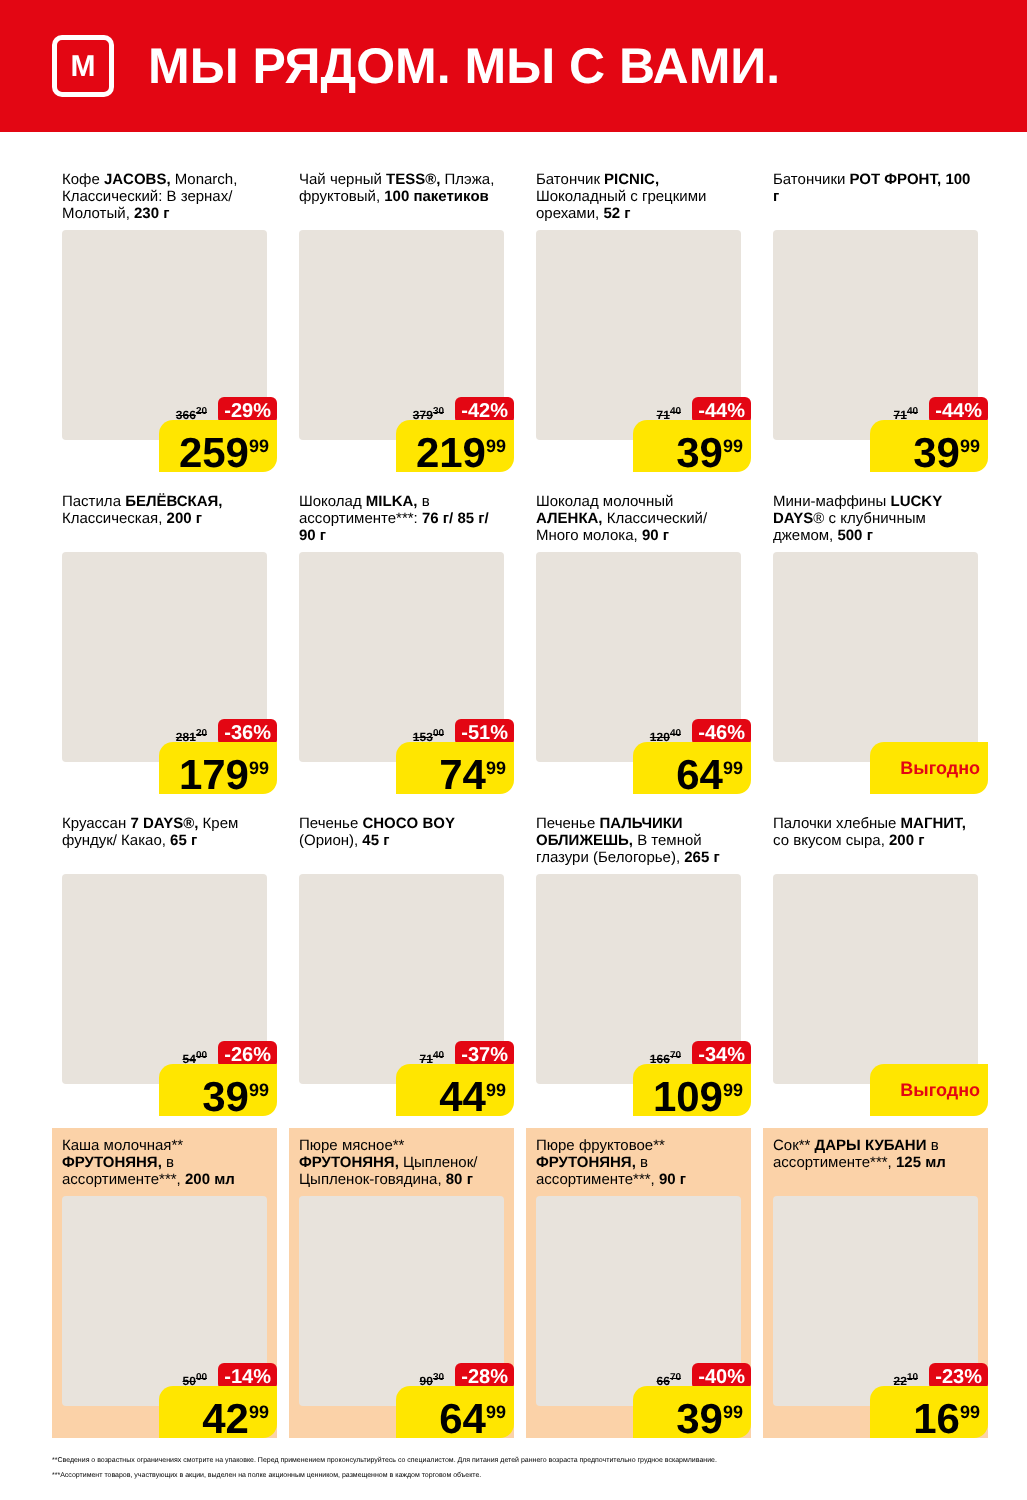М
МЫ РЯДОМ. МЫ С ВАМИ.
Кофе JACOBS, Monarch, Классический: В зернах/ Молотый, 230 г
366<sup>20</sup> -29%
259<sup>99</sup>
Чай черный TESS®, Плэжа, фруктовый, 100 пакетиков
379<sup>30</sup> -42%
219<sup>99</sup>
Батончик PICNIC, Шоколадный с грецкими орехами, 52 г
71<sup>40</sup> -44%
39<sup>99</sup>
Батончики РОТ ФРОНТ, 100 г
71<sup>40</sup> -44%
39<sup>99</sup>
Пастила БЕЛЁВСКАЯ, Классическая, 200 г
281<sup>20</sup> -36%
179<sup>99</sup>
Шоколад MILKA, в ассортименте***: 76 г/ 85 г/ 90 г
153<sup>00</sup> -51%
74<sup>99</sup>
Шоколад молочный АЛЕНКА, Классический/ Много молока, 90 г
120<sup>40</sup> -46%
64<sup>99</sup>
Мини-маффины LUCKY DAYS® с клубничным джемом, 500 г
Выгодно
Круассан 7 DAYS®, Крем фундук/ Какао, 65 г
54<sup>00</sup> -26%
39<sup>99</sup>
Печенье CHOCO BOY (Орион), 45 г
71<sup>40</sup> -37%
44<sup>99</sup>
Печенье ПАЛЬЧИКИ ОБЛИЖЕШЬ, В темной глазури (Белогорье), 265 г
166<sup>70</sup> -34%
109<sup>99</sup>
Палочки хлебные МАГНИТ, со вкусом сыра, 200 г
Выгодно
Каша молочная** ФРУТОНЯНЯ, в ассортименте***, 200 мл
50<sup>00</sup> -14%
42<sup>99</sup>
Пюре мясное** ФРУТОНЯНЯ, Цыпленок/ Цыпленок-говядина, 80 г
90<sup>30</sup> -28%
64<sup>99</sup>
Пюре фруктовое** ФРУТОНЯНЯ, в ассортименте***, 90 г
66<sup>70</sup> -40%
39<sup>99</sup>
Сок** ДАРЫ КУБАНИ в ассортименте***, 125 мл
22<sup>10</sup> -23%
16<sup>99</sup>
**Сведения о возрастных ограничениях смотрите на упаковке. Перед применением проконсультируйтесь со специалистом. Для питания детей раннего возраста предпочтительно грудное вскармливание.
***Ассортимент товаров, участвующих в акции, выделен на полке акционным ценником, размещенном в каждом торговом объекте.